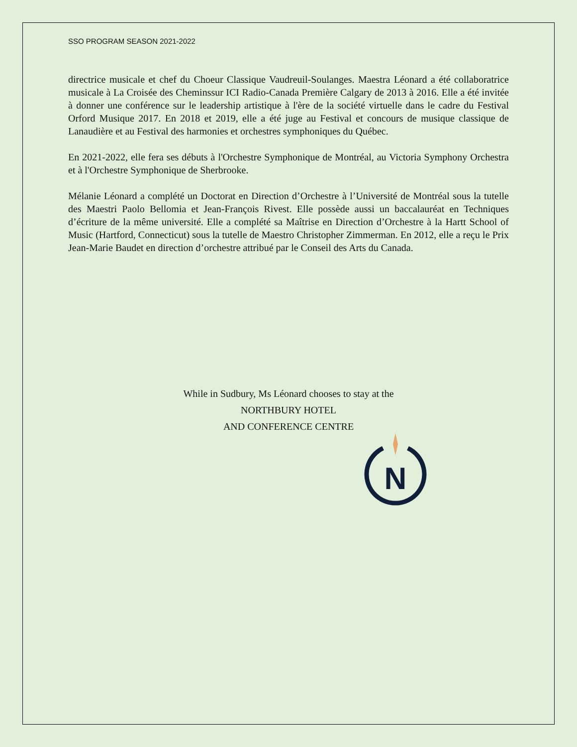SSO PROGRAM SEASON 2021-2022
directrice musicale et chef du Choeur Classique Vaudreuil-Soulanges. Maestra Léonard a été collaboratrice musicale à La Croisée des Cheminssur ICI Radio-Canada Première Calgary de 2013 à 2016. Elle a été invitée à donner une conférence sur le leadership artistique à l'ère de la société virtuelle dans le cadre du Festival Orford Musique 2017. En 2018 et 2019, elle a été juge au Festival et concours de musique classique de Lanaudière et au Festival des harmonies et orchestres symphoniques du Québec.
En 2021-2022, elle fera ses débuts à l'Orchestre Symphonique de Montréal, au Victoria Symphony Orchestra et à l'Orchestre Symphonique de Sherbrooke.
Mélanie Léonard a complété un Doctorat en Direction d’Orchestre à l’Université de Montréal sous la tutelle des Maestri Paolo Bellomia et Jean-François Rivest. Elle possède aussi un baccalauréat en Techniques d’écriture de la même université. Elle a complété sa Maîtrise en Direction d’Orchestre à la Hartt School of Music (Hartford, Connecticut) sous la tutelle de Maestro Christopher Zimmerman. En 2012, elle a reçu le Prix Jean-Marie Baudet en direction d’orchestre attribué par le Conseil des Arts du Canada.
While in Sudbury, Ms Léonard chooses to stay at the
NORTHBURY HOTEL
AND CONFERENCE CENTRE
N